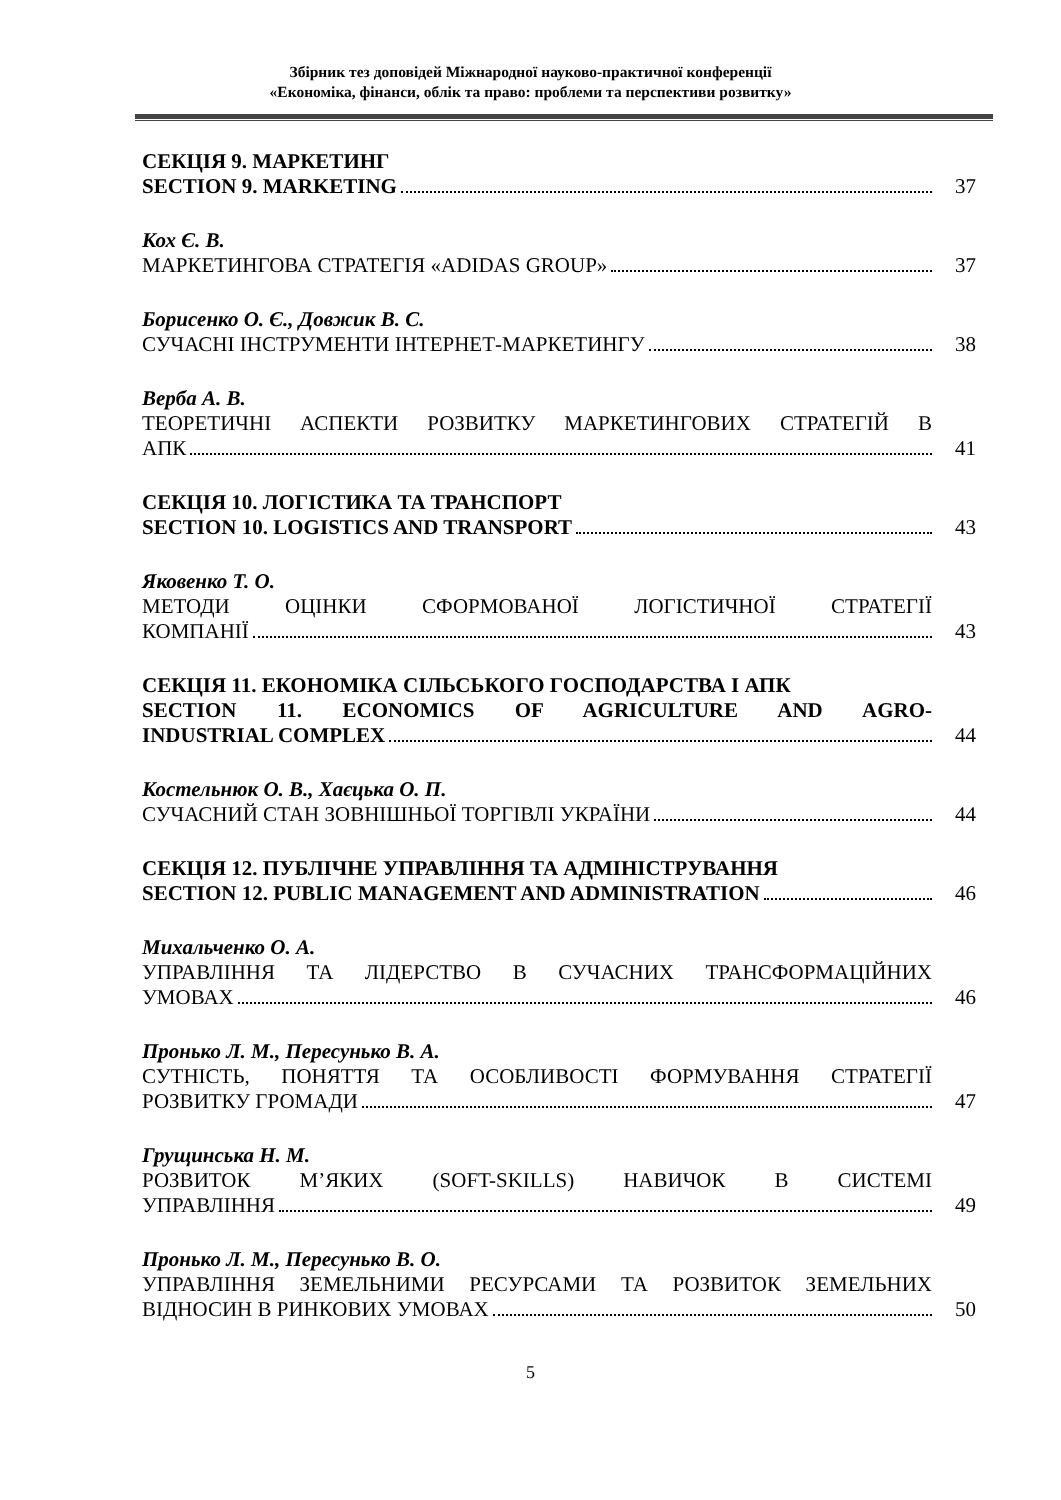Збірник тез доповідей Міжнародної науково-практичної конференції
«Економіка, фінанси, облік та право: проблеми та перспективи розвитку»
СЕКЦІЯ 9. МАРКЕТИНГ
SECTION 9. MARKETING 37
Кох Є. В.
МАРКЕТИНГОВА СТРАТЕГІЯ «ADIDAS GROUP» 37
Борисенко О. Є., Довжик В. С.
СУЧАСНІ ІНСТРУМЕНТИ ІНТЕРНЕТ-МАРКЕТИНГУ 38
Верба А. В.
ТЕОРЕТИЧНІ АСПЕКТИ РОЗВИТКУ МАРКЕТИНГОВИХ СТРАТЕГІЙ В
АПК 41
СЕКЦІЯ 10. ЛОГІСТИКА ТА ТРАНСПОРТ
SECTION 10. LOGISTICS AND TRANSPORT 43
Яковенко Т. О.
МЕТОДИ ОЦІНКИ СФОРМОВАНОЇ ЛОГІСТИЧНОЇ СТРАТЕГІЇ
КОМПАНІЇ 43
СЕКЦІЯ 11. ЕКОНОМІКА СІЛЬСЬКОГО ГОСПОДАРСТВА І АПК
SECTION 11. ECONOMICS OF AGRICULTURE AND AGRO-
INDUSTRIAL COMPLEX 44
Костельнюк О. В., Хаєцька О. П.
СУЧАСНИЙ СТАН ЗОВНІШНЬОЇ ТОРГІВЛІ УКРАЇНИ 44
СЕКЦІЯ 12. ПУБЛІЧНЕ УПРАВЛІННЯ ТА АДМІНІСТРУВАННЯ
SECTION 12. PUBLIC MANAGEMENT AND ADMINISTRATION 46
Михальченко О. А.
УПРАВЛІННЯ ТА ЛІДЕРСТВО В СУЧАСНИХ ТРАНСФОРМАЦІЙНИХ
УМОВАХ 46
Пронько Л. М., Пересунько В. А.
СУТНІСТЬ, ПОНЯТТЯ ТА ОСОБЛИВОСТІ ФОРМУВАННЯ СТРАТЕГІЇ
РОЗВИТКУ ГРОМАДИ 47
Грущинська Н. М.
РОЗВИТОК М’ЯКИХ (SOFT-SKILLS) НАВИЧОК В СИСТЕМІ
УПРАВЛІННЯ 49
Пронько Л. М., Пересунько В. О.
УПРАВЛІННЯ ЗЕМЕЛЬНИМИ РЕСУРСАМИ ТА РОЗВИТОК ЗЕМЕЛЬНИХ
ВІДНОСИН В РИНКОВИХ УМОВАХ 50
5